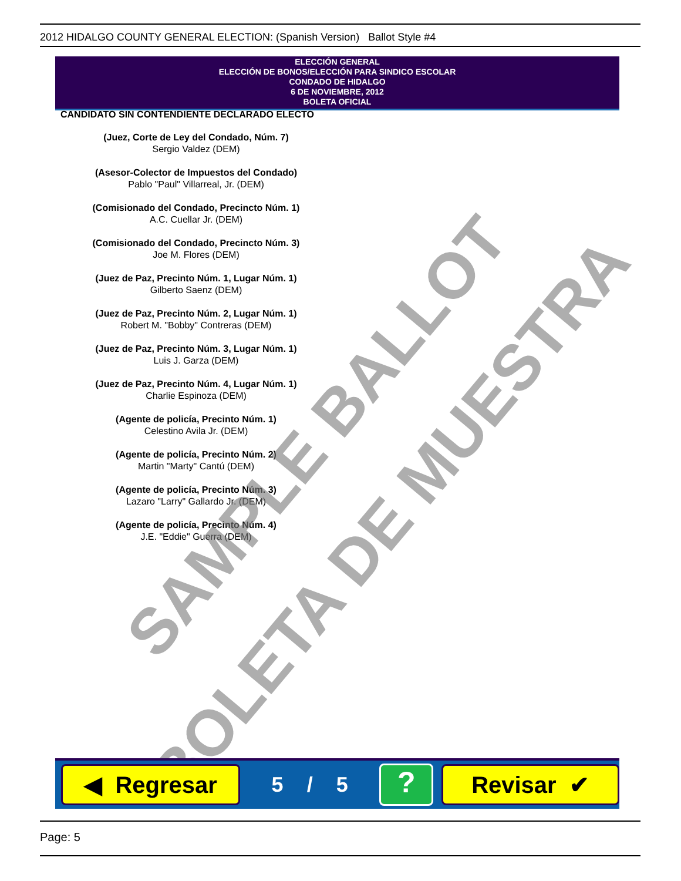2012 HIDALGO COUNTY GENERAL ELECTION: (Spanish Version) Ballot Style #4
ELECCIÓN GENERAL
ELECCIÓN DE BONOS/ELECCIÓN PARA SINDICO ESCOLAR
CONDADO DE HIDALGO
6 DE NOVIEMBRE, 2012
BOLETA OFICIAL
CANDIDATO SIN CONTENDIENTE DECLARADO ELECTO
(Juez, Corte de Ley del Condado, Núm. 7)
Sergio Valdez (DEM)
(Asesor-Colector de Impuestos del Condado)
Pablo "Paul" Villarreal, Jr. (DEM)
(Comisionado del Condado, Precincto Núm. 1)
A.C. Cuellar Jr. (DEM)
(Comisionado del Condado, Precincto Núm. 3)
Joe M. Flores (DEM)
(Juez de Paz, Precinto Núm. 1, Lugar Núm. 1)
Gilberto Saenz (DEM)
(Juez de Paz, Precinto Núm. 2, Lugar Núm. 1)
Robert M. "Bobby" Contreras (DEM)
(Juez de Paz, Precinto Núm. 3, Lugar Núm. 1)
Luis J. Garza (DEM)
(Juez de Paz, Precinto Núm. 4, Lugar Núm. 1)
Charlie Espinoza (DEM)
(Agente de policía, Precinto Núm. 1)
Celestino Avila Jr. (DEM)
(Agente de policía, Precinto Núm. 2)
Martin "Marty" Cantú (DEM)
(Agente de policía, Precinto Núm. 3)
Lazaro "Larry" Gallardo Jr. (DEM)
(Agente de policía, Precinto Núm. 4)
J.E. "Eddie" Guerra (DEM)
SAMPLE BALLOT
BOLETA DE MUESTRA
◀ Regresar
5 / 5
?
Revisar ✔
Page: 5